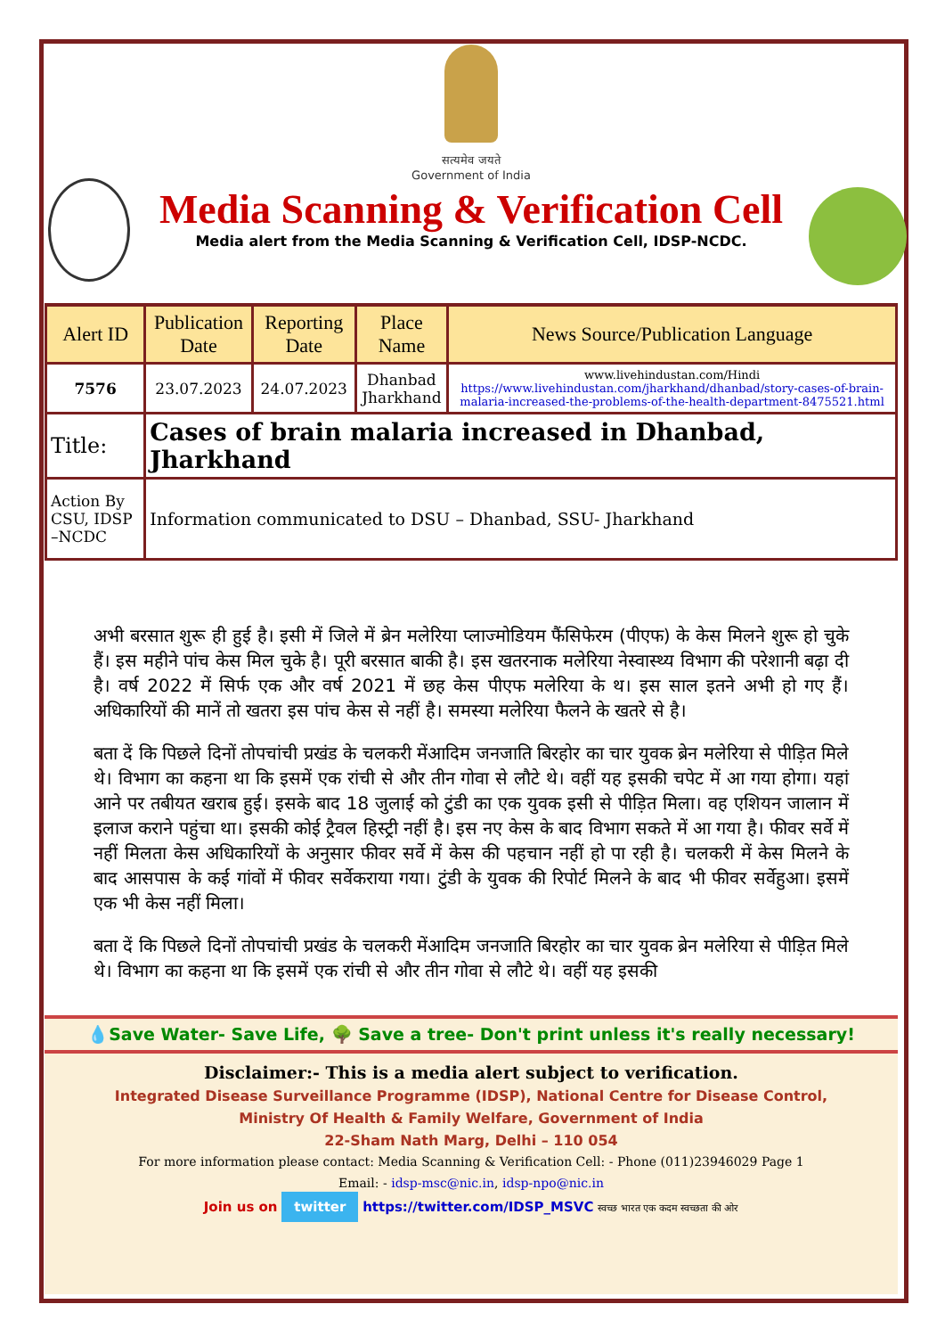सत्यमेव जयते
Government of India
Media Scanning & Verification Cell
Media alert from the Media Scanning & Verification Cell, IDSP-NCDC.
| Alert ID | Publication Date | Reporting Date | Place Name | News Source/Publication Language |
| --- | --- | --- | --- | --- |
| 7576 | 23.07.2023 | 24.07.2023 | Dhanbad Jharkhand | www.livehindustan.com/Hindi https://www.livehindustan.com/jharkhand/dhanbad/story-cases-of-brain-malaria-increased-the-problems-of-the-health-department-8475521.html |
| Title: | Cases of brain malaria increased in Dhanbad, Jharkhand | | | |
| Action By CSU, IDSP –NCDC | Information communicated to DSU – Dhanbad, SSU- Jharkhand | | | |
अभी बरसात शुरू ही हुई है। इसी में जिले में ब्रेन मलेरिया प्लाज्मोडियम फैंसिफेरम (पीएफ) के केस मिलने शुरू हो चुके हैं। इस महीने पांच केस मिल चुके है। पूरी बरसात बाकी है। इस खतरनाक मलेरिया नेस्वास्थ्य विभाग की परेशानी बढ़ा दी है। वर्ष 2022 में सिर्फ एक और वर्ष 2021 में छह केस पीएफ मलेरिया के थ। इस साल इतने अभी हो गए हैं। अधिकारियों की मानें तो खतरा इस पांच केस से नहीं है। समस्या मलेरिया फैलने के खतरे से है।
बता दें कि पिछले दिनों तोपचांची प्रखंड के चलकरी मेंआदिम जनजाति बिरहोर का चार युवक ब्रेन मलेरिया से पीड़ित मिले थे। विभाग का कहना था कि इसमें एक रांची से और तीन गोवा से लौटे थे। वहीं यह इसकी चपेट में आ गया होगा। यहां आने पर तबीयत खराब हुई। इसके बाद 18 जुलाई को टुंडी का एक युवक इसी से पीड़ित मिला। वह एशियन जालान में इलाज कराने पहुंचा था। इसकी कोई ट्रैवल हिस्ट्री नहीं है। इस नए केस के बाद विभाग सकते में आ गया है। फीवर सर्वे में नहीं मिलता केस अधिकारियों के अनुसार फीवर सर्वे में केस की पहचान नहीं हो पा रही है। चलकरी में केस मिलने के बाद आसपास के कई गांवों में फीवर सर्वेकराया गया। टुंडी के युवक की रिपोर्ट मिलने के बाद भी फीवर सर्वेहुआ। इसमें एक भी केस नहीं मिला।
बता दें कि पिछले दिनों तोपचांची प्रखंड के चलकरी मेंआदिम जनजाति बिरहोर का चार युवक ब्रेन मलेरिया से पीड़ित मिले थे। विभाग का कहना था कि इसमें एक रांची से और तीन गोवा से लौटे थे। वहीं यह इसकी
💧Save Water- Save Life, 🌳 Save a tree- Don't print unless it's really necessary!
Disclaimer:- This is a media alert subject to verification.
Integrated Disease Surveillance Programme (IDSP), National Centre for Disease Control,
Ministry Of Health & Family Welfare, Government of India
22-Sham Nath Marg, Delhi – 110 054
For more information please contact: Media Scanning & Verification Cell: - Phone (011)23946029 Page 1
Email: - idsp-msc@nic.in, idsp-npo@nic.in
Join us on twitter https://twitter.com/IDSP_MSVC स्वच्छ भारत एक कदम स्वच्छता की ओर